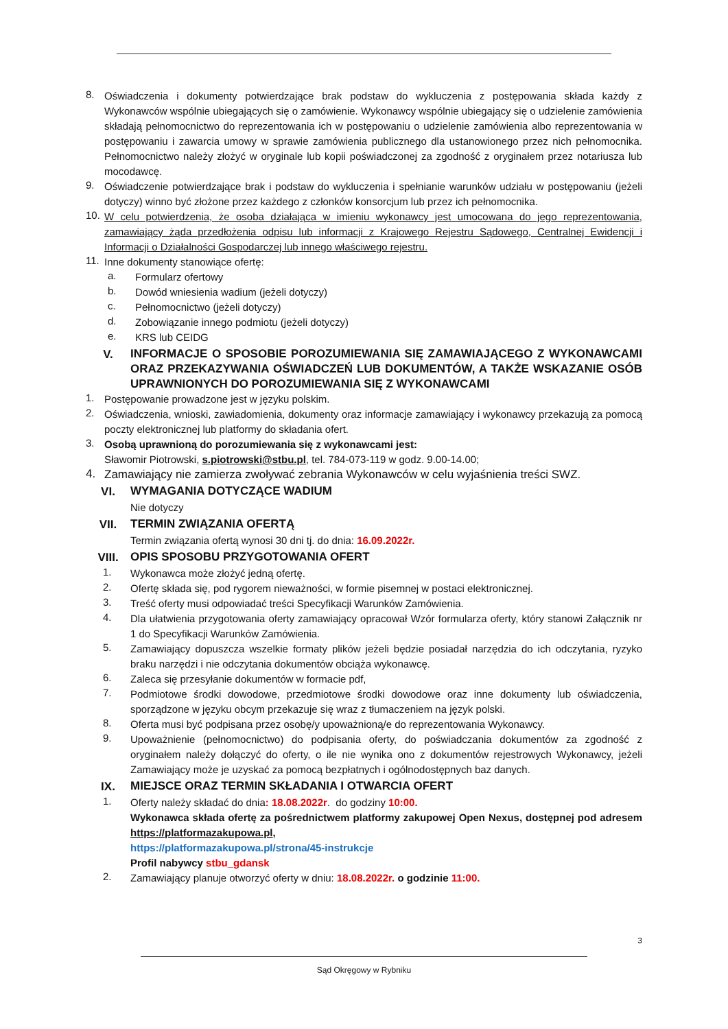8.
Oświadczenia i dokumenty potwierdzające brak podstaw do wykluczenia z postępowania składa każdy z Wykonawców wspólnie ubiegających się o zamówienie. Wykonawcy wspólnie ubiegający się o udzielenie zamówienia składają pełnomocnictwo do reprezentowania ich w postępowaniu o udzielenie zamówienia albo reprezentowania w postępowaniu i zawarcia umowy w sprawie zamówienia publicznego dla ustanowionego przez nich pełnomocnika. Pełnomocnictwo należy złożyć w oryginale lub kopii poświadczonej za zgodność z oryginałem przez notariusza lub mocodawcę.
9.
Oświadczenie potwierdzające brak i podstaw do wykluczenia i spełnianie warunków udziału w postępowaniu (jeżeli dotyczy) winno być złożone przez każdego z członków konsorcjum lub przez ich pełnomocnika.
10.
W celu potwierdzenia, że osoba działająca w imieniu wykonawcy jest umocowana do jego reprezentowania, zamawiający żąda przedłożenia odpisu lub informacji z Krajowego Rejestru Sądowego, Centralnej Ewidencji i Informacji o Działalności Gospodarczej lub innego właściwego rejestru.
11.
Inne dokumenty stanowiące ofertę:
a.
Formularz ofertowy
b.
Dowód wniesienia wadium (jeżeli dotyczy)
c.
Pełnomocnictwo (jeżeli dotyczy)
d.
Zobowiązanie innego podmiotu (jeżeli dotyczy)
e.
KRS lub CEIDG
V.
INFORMACJE O SPOSOBIE POROZUMIEWANIA SIĘ ZAMAWIAJĄCEGO Z WYKONAWCAMI ORAZ PRZEKAZYWANIA OŚWIADCZEŃ LUB DOKUMENTÓW, A TAKŻE WSKAZANIE OSÓB UPRAWNIONYCH DO POROZUMIEWANIA SIĘ Z WYKONAWCAMI
1.
Postępowanie prowadzone jest w języku polskim.
2.
Oświadczenia, wnioski, zawiadomienia, dokumenty oraz informacje zamawiający i wykonawcy przekazują za pomocą poczty elektronicznej lub platformy do składania ofert.
3.
Osobą uprawnioną do porozumiewania się z wykonawcami jest:
Sławomir Piotrowski, s.piotrowski@stbu.pl, tel. 784-073-119 w godz. 9.00-14.00;
4.
Zamawiający nie zamierza zwoływać zebrania Wykonawców w celu wyjaśnienia treści SWZ.
VI.
WYMAGANIA DOTYCZĄCE WADIUM
Nie dotyczy
VII.
TERMIN ZWIĄZANIA OFERTĄ
Termin związania ofertą wynosi 30 dni tj. do dnia: 16.09.2022r.
VIII.
OPIS SPOSOBU PRZYGOTOWANIA OFERT
1.
Wykonawca może złożyć jedną ofertę.
2.
Ofertę składa się, pod rygorem nieważności, w formie pisemnej w postaci elektronicznej.
3.
Treść oferty musi odpowiadać treści Specyfikacji Warunków Zamówienia.
4.
Dla ułatwienia przygotowania oferty zamawiający opracował Wzór formularza oferty, który stanowi Załącznik nr 1 do Specyfikacji Warunków Zamówienia.
5.
Zamawiający dopuszcza wszelkie formaty plików jeżeli będzie posiadał narzędzia do ich odczytania, ryzyko braku narzędzi i nie odczytania dokumentów obciąża wykonawcę.
6.
Zaleca się przesyłanie dokumentów w formacie pdf,
7.
Podmiotowe środki dowodowe, przedmiotowe środki dowodowe oraz inne dokumenty lub oświadczenia, sporządzone w języku obcym przekazuje się wraz z tłumaczeniem na język polski.
8.
Oferta musi być podpisana przez osobę/y upoważnioną/e do reprezentowania Wykonawcy.
9.
Upoważnienie (pełnomocnictwo) do podpisania oferty, do poświadczania dokumentów za zgodność z oryginałem należy dołączyć do oferty, o ile nie wynika ono z dokumentów rejestrowych Wykonawcy, jeżeli Zamawiający może je uzyskać za pomocą bezpłatnych i ogólnodostępnych baz danych.
IX.
MIEJSCE ORAZ TERMIN SKŁADANIA I OTWARCIA OFERT
1.
Oferty należy składać do dnia: 18.08.2022r. do godziny 10:00.
Wykonawca składa ofertę za pośrednictwem platformy zakupowej Open Nexus, dostępnej pod adresem https://platformazakupowa.pl,
https://platformazakupowa.pl/strona/45-instrukcje
Profil nabywcy stbu_gdansk
2.
Zamawiający planuje otworzyć oferty w dniu: 18.08.2022r. o godzinie 11:00.
3
Sąd Okręgowy w Rybniku